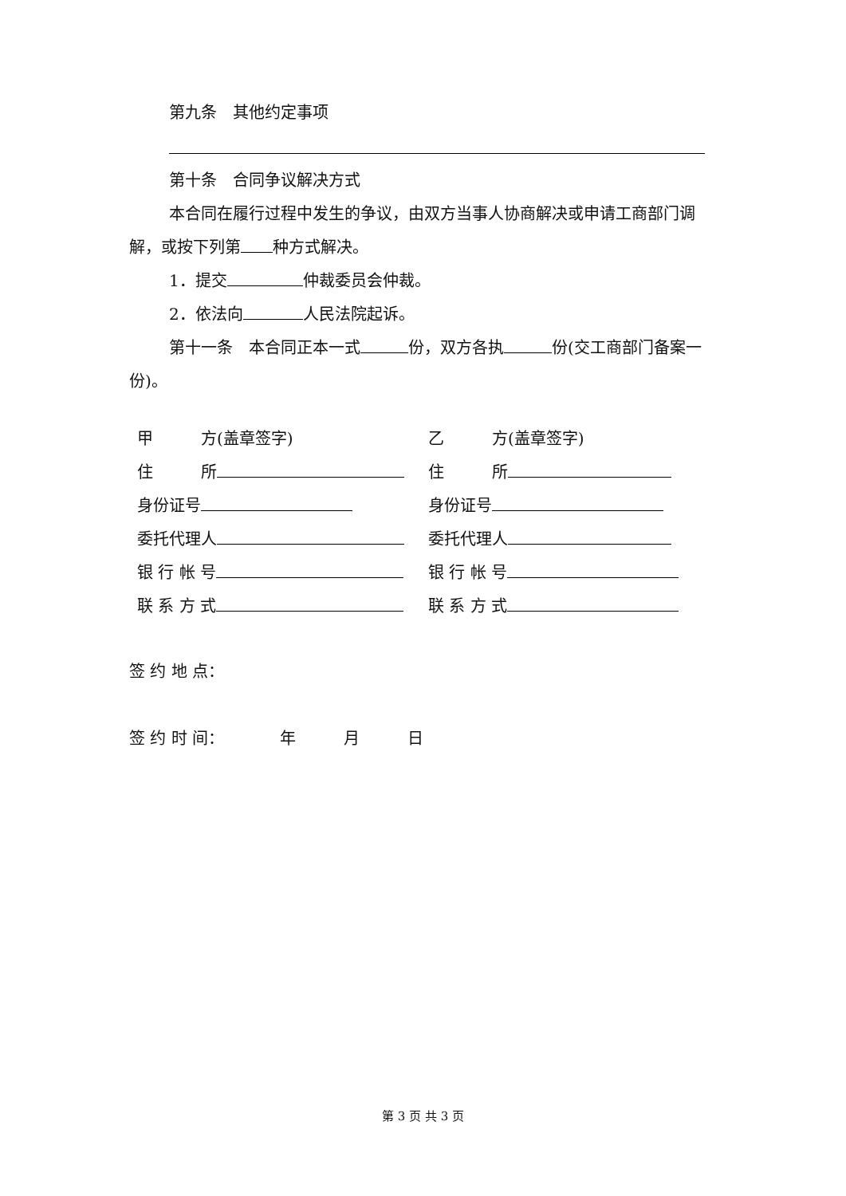第九条　其他约定事项
第十条　合同争议解决方式
本合同在履行过程中发生的争议，由双方当事人协商解决或申请工商部门调解，或按下列第 种方式解决。
1．提交 仲裁委员会仲裁。
2．依法向 人民法院起诉。
第十一条　本合同正本一式 份，双方各执 份(交工商部门备案一份)。
甲　　　方(盖章签字) 乙　　　方(盖章签字)
住　　　所 住　　　所
身份证号 身份证号
委托代理人 委托代理人
银 行 帐 号 银 行 帐 号
联 系 方 式 联 系 方 式
签 约 地 点：
签 约 时 间：　　　　年　　　月　　　日
第 3 页 共 3 页